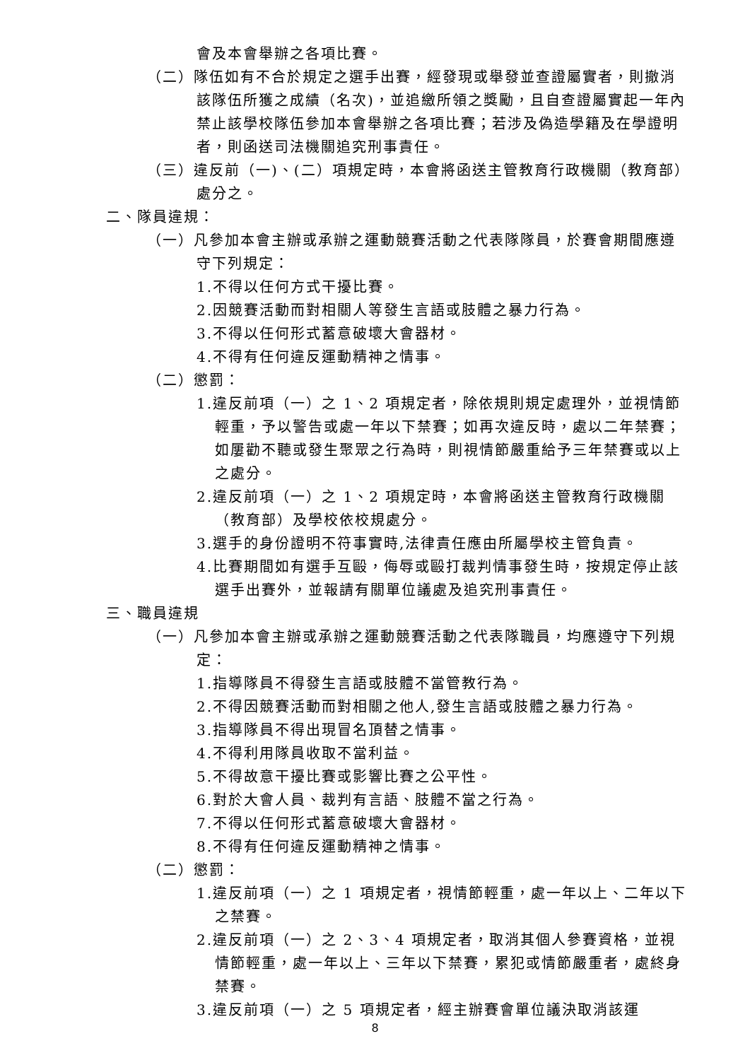會及本會舉辦之各項比賽。
（二）隊伍如有不合於規定之選手出賽，經發現或舉發並查證屬實者，則撤消該隊伍所獲之成績（名次)，並追繳所領之獎勵，且自查證屬實起一年內禁止該學校隊伍參加本會舉辦之各項比賽；若涉及偽造學籍及在學證明者，則函送司法機關追究刑事責任。
（三）違反前（一)、(二）項規定時，本會將函送主管教育行政機關（教育部）處分之。
二、隊員違規：
（一）凡參加本會主辦或承辦之運動競賽活動之代表隊隊員，於賽會期間應遵守下列規定：
1.不得以任何方式干擾比賽。
2.因競賽活動而對相關人等發生言語或肢體之暴力行為。
3.不得以任何形式蓄意破壞大會器材。
4.不得有任何違反運動精神之情事。
（二）懲罰：
1.違反前項（一）之 1、2 項規定者，除依規則規定處理外，並視情節輕重，予以警告或處一年以下禁賽；如再次違反時，處以二年禁賽；如屢勸不聽或發生聚眾之行為時，則視情節嚴重給予三年禁賽或以上之處分。
2.違反前項（一）之 1、2 項規定時，本會將函送主管教育行政機關（教育部）及學校依校規處分。
3.選手的身份證明不符事實時,法律責任應由所屬學校主管負責。
4.比賽期間如有選手互毆，侮辱或毆打裁判情事發生時，按規定停止該選手出賽外，並報請有關單位議處及追究刑事責任。
三、職員違規
（一）凡參加本會主辦或承辦之運動競賽活動之代表隊職員，均應遵守下列規定：
1.指導隊員不得發生言語或肢體不當管教行為。
2.不得因競賽活動而對相關之他人,發生言語或肢體之暴力行為。
3.指導隊員不得出現冒名頂替之情事。
4.不得利用隊員收取不當利益。
5.不得故意干擾比賽或影響比賽之公平性。
6.對於大會人員、裁判有言語、肢體不當之行為。
7.不得以任何形式蓄意破壞大會器材。
8.不得有任何違反運動精神之情事。
（二）懲罰：
1.違反前項（一）之 1 項規定者，視情節輕重，處一年以上、二年以下之禁賽。
2.違反前項（一）之 2、3、4 項規定者，取消其個人參賽資格，並視情節輕重，處一年以上、三年以下禁賽，累犯或情節嚴重者，處終身禁賽。
3.違反前項（一）之 5 項規定者，經主辦賽會單位議決取消該運
8